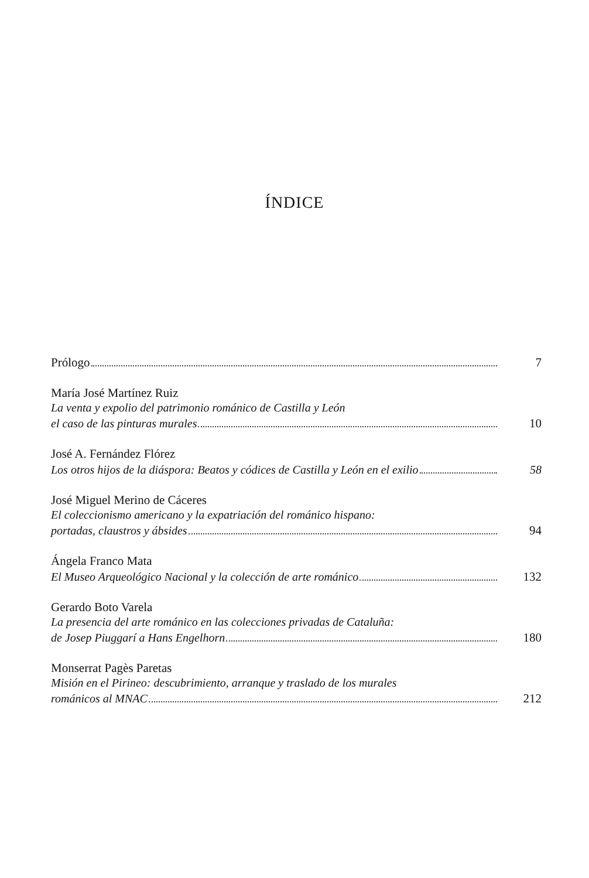ÍNDICE
Prólogo 7
María José Martínez Ruiz
La venta y expolio del patrimonio románico de Castilla y León
el caso de las pinturas murales 10
José A. Fernández Flórez
Los otros hijos de la diáspora: Beatos y códices de Castilla y León en el exilio 58
José Miguel Merino de Cáceres
El coleccionismo americano y la expatriación del románico hispano:
portadas, claustros y ábsides 94
Ángela Franco Mata
El Museo Arqueológico Nacional y la colección de arte románico 132
Gerardo Boto Varela
La presencia del arte románico en las colecciones privadas de Cataluña:
de Josep Piuggarí a Hans Engelhorn 180
Monserrat Pagès Paretas
Misión en el Pirineo: descubrimiento, arranque y traslado de los murales
románicos al MNAC 212